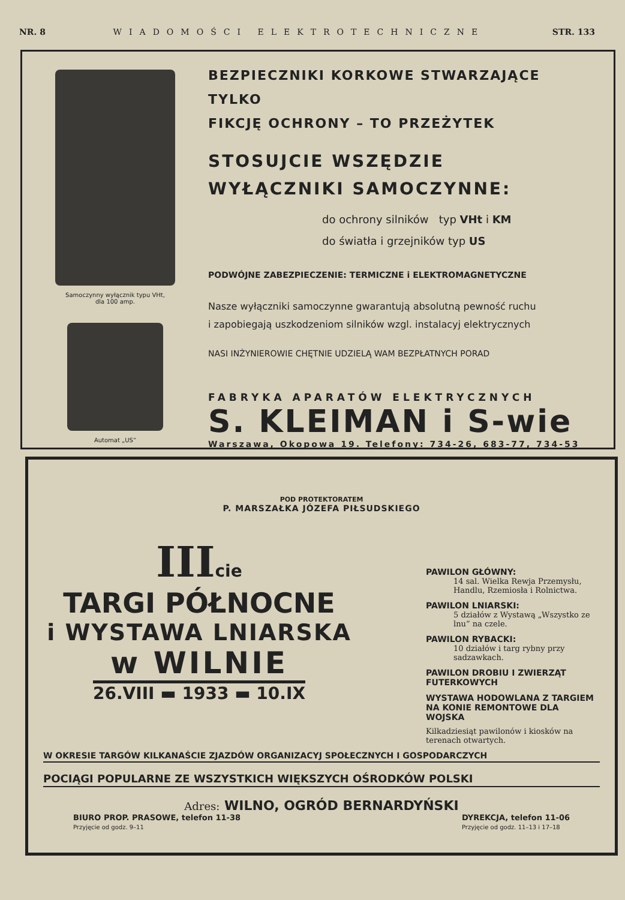NR. 8 WIADOMOŚCI ELEKTROTECHNICZNE STR. 133
Samoczynny wyłącznik typu VHt,
dla 100 amp.
Automat „US“
BEZPIECZNIKI KORKOWE STWARZAJĄCE TYLKO
FIKCJĘ OCHRONY – TO PRZEŻYTEK
STOSUJCIE WSZĘDZIE
WYŁĄCZNIKI SAMOCZYNNE:
do ochrony silników typ VHt i KM
do światła i grzejników typ US
PODWÓJNE ZABEZPIECZENIE: TERMICZNE i ELEKTROMAGNETYCZNE
Nasze wyłączniki samoczynne gwarantują absolutną pewność ruchu
i zapobiegają uszkodzeniom silników wzgl. instalacyj elektrycznych
NASI INŻYNIEROWIE CHĘTNIE UDZIELĄ WAM BEZPŁATNYCH PORAD
FABRYKA APARATÓW ELEKTRYCZNYCH
S. KLEIMAN i S-wie
Warszawa, Okopowa 19. Telefony: 734-26, 683-77, 734-53
POD PROTEKTORATEM
P. MARSZAŁKA JÓZEFA PIŁSUDSKIEGO
IIIcie
TARGI PÓŁNOCNE
i WYSTAWA LNIARSKA
w WILNIE
26.VIII ▬ 1933 ▬ 10.IX
PAWILON GŁÓWNY:
14 sal. Wielka Rewja Przemysłu, Handlu, Rzemiosła i Rolnictwa.
PAWILON LNIARSKI:
5 działów z Wystawą „Wszystko ze lnu“ na czele.
PAWILON RYBACKI:
10 działów i targ rybny przy sadzawkach.
PAWILON DROBIU I ZWIERZĄT FUTERKOWYCH
WYSTAWA HODOWLANA Z TARGIEM NA KONIE REMONTOWE DLA WOJSKA
Kilkadziesiąt pawilonów i kiosków na terenach otwartych.
W OKRESIE TARGÓW KILKANAŚCIE ZJAZDÓW ORGANIZACYJ SPOŁECZNYCH I GOSPODARCZYCH
POCIĄGI POPULARNE ZE WSZYSTKICH WIĘKSZYCH OŚRODKÓW POLSKI
Adres: WILNO, OGRÓD BERNARDYŃSKI
BIURO PROP. PRASOWE, telefon 11-38
Przyjęcie od godz. 9–11
DYREKCJA, telefon 11-06
Przyjęcie od godz. 11–13 i 17–18